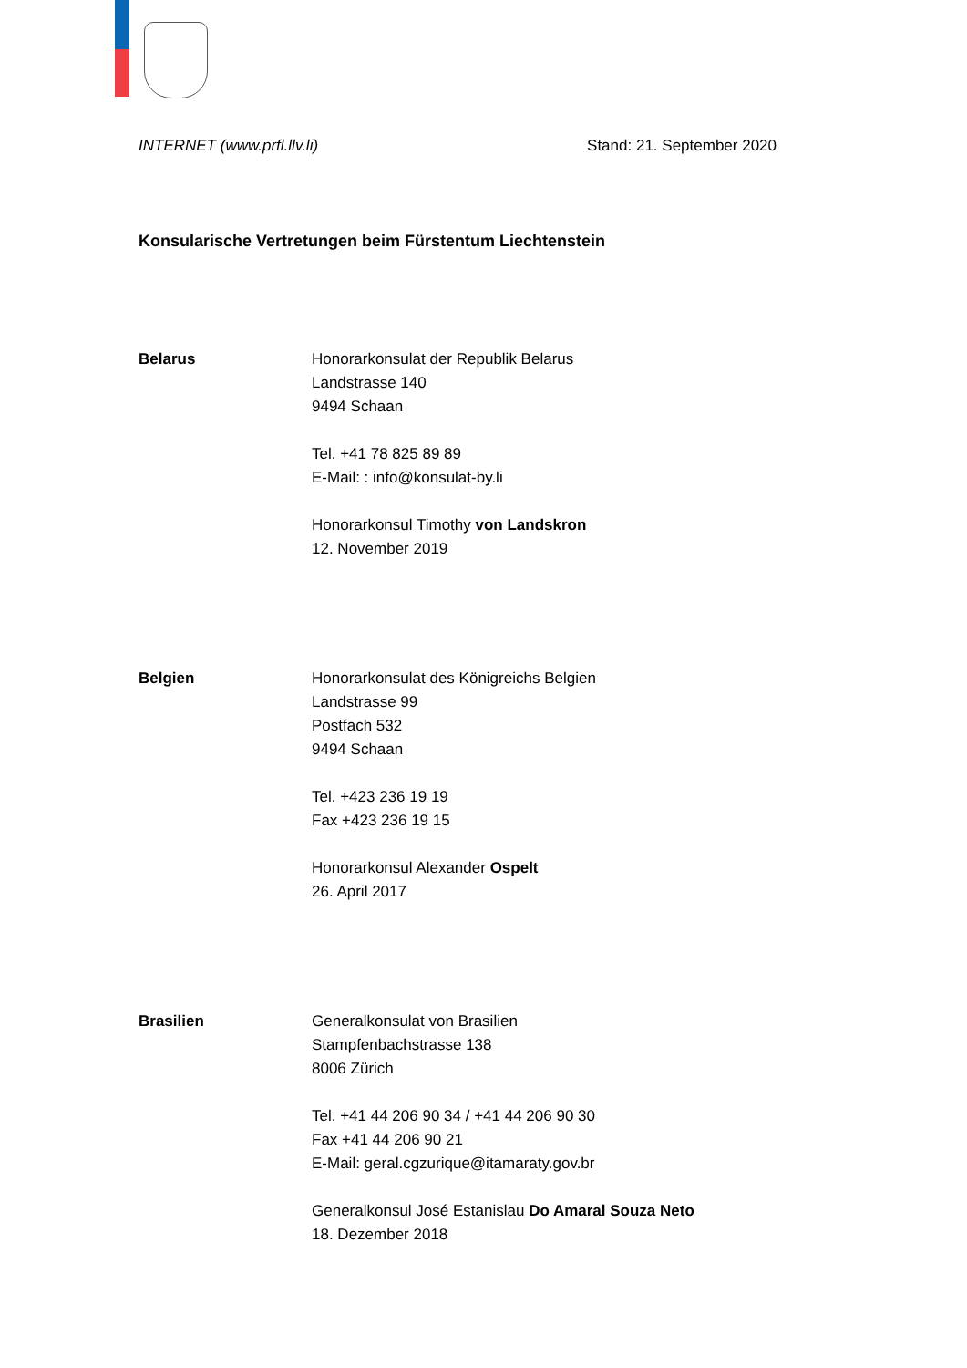INTERNET (www.prfl.llv.li) Stand: 21. September 2020
Konsularische Vertretungen beim Fürstentum Liechtenstein
Belarus Honorarkonsulat der Republik Belarus
Landstrasse 140
9494 Schaan
Tel. +41 78 825 89 89
E-Mail: : info@konsulat-by.li
Honorarkonsul Timothy von Landskron
12. November 2019
Belgien Honorarkonsulat des Königreichs Belgien
Landstrasse 99
Postfach 532
9494 Schaan
Tel. +423 236 19 19
Fax +423 236 19 15
Honorarkonsul Alexander Ospelt
26. April 2017
Brasilien Generalkonsulat von Brasilien
Stampfenbachstrasse 138
8006 Zürich
Tel. +41 44 206 90 34 / +41 44 206 90 30
Fax +41 44 206 90 21
E-Mail: geral.cgzurique@itamaraty.gov.br
Generalkonsul José Estanislau Do Amaral Souza Neto
18. Dezember 2018